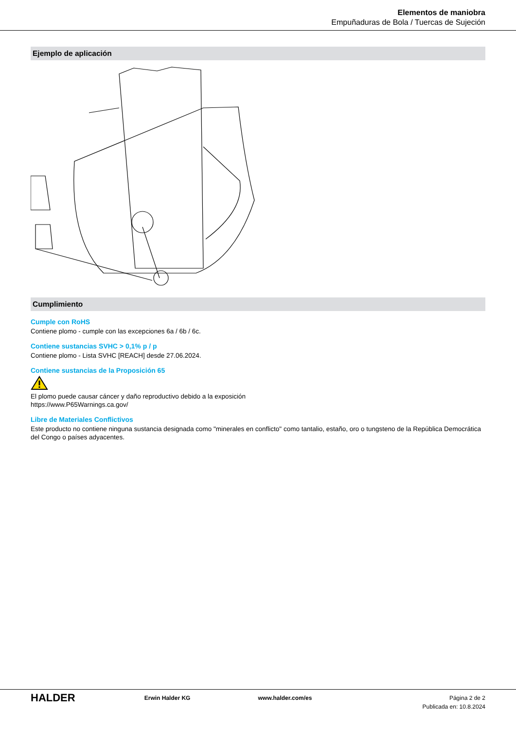Elementos de maniobra
Empuñaduras de Bola / Tuercas de Sujeción
Ejemplo de aplicación
Cumplimiento
Cumple con RoHS
Contiene plomo - cumple con las excepciones 6a / 6b / 6c.
Contiene sustancias SVHC > 0,1% p / p
Contiene plomo - Lista SVHC [REACH] desde 27.06.2024.
Contiene sustancias de la Proposición 65
El plomo puede causar cáncer y daño reproductivo debido a la exposición
https://www.P65Warnings.ca.gov/
Libre de Materiales Conflictivos
Este producto no contiene ninguna sustancia designada como "minerales en conflicto" como tantalio, estaño, oro o tungsteno de la República Democrática del Congo o países adyacentes.
HALDER
Erwin Halder KG www.halder.com/es Página 2 de 2
Publicada en: 10.8.2024